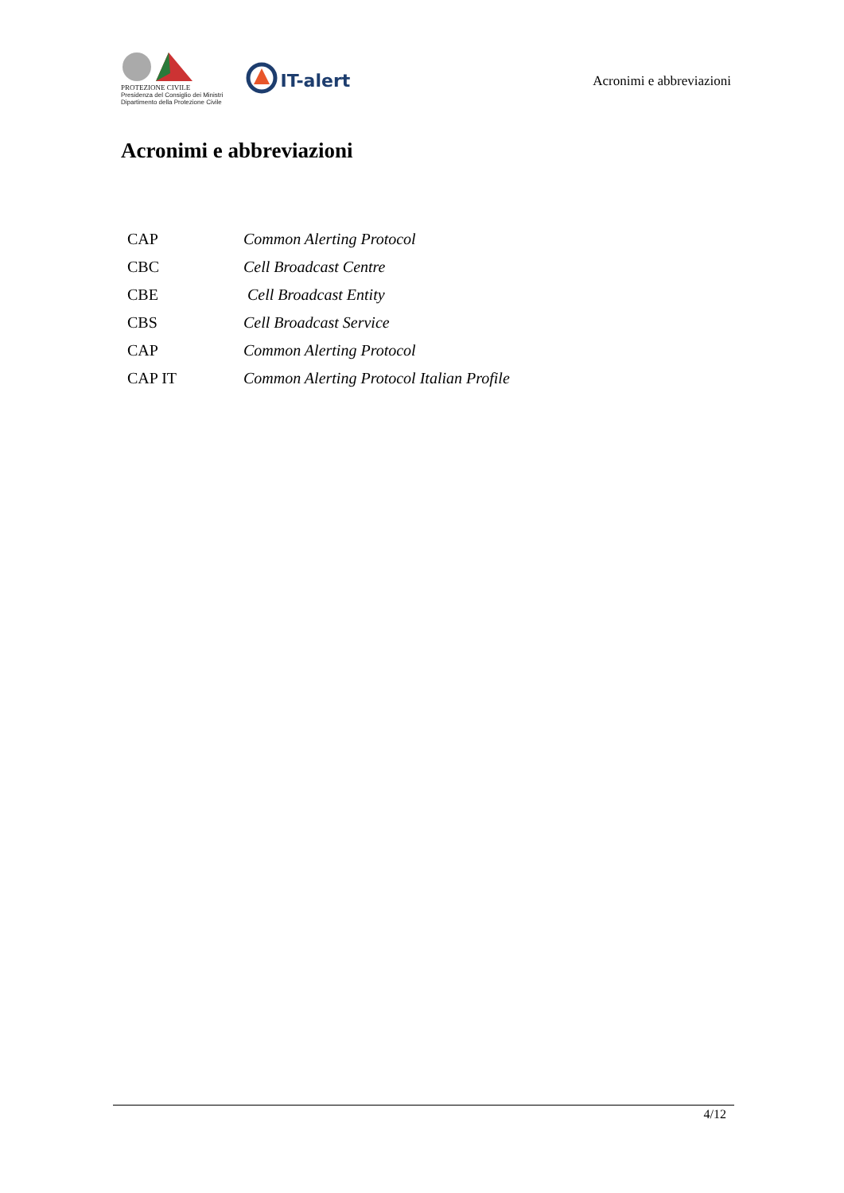PROTEZIONE CIVILE
Presidenza del Consiglio dei Ministri
Dipartimento della Protezione Civile
IT-alert
Acronimi e abbreviazioni
Acronimi e abbreviazioni
| CAP | Common Alerting Protocol |
| CBC | Cell Broadcast Centre |
| CBE | Cell Broadcast Entity |
| CBS | Cell Broadcast Service |
| CAP | Common Alerting Protocol |
| CAP IT | Common Alerting Protocol Italian Profile |
4/12